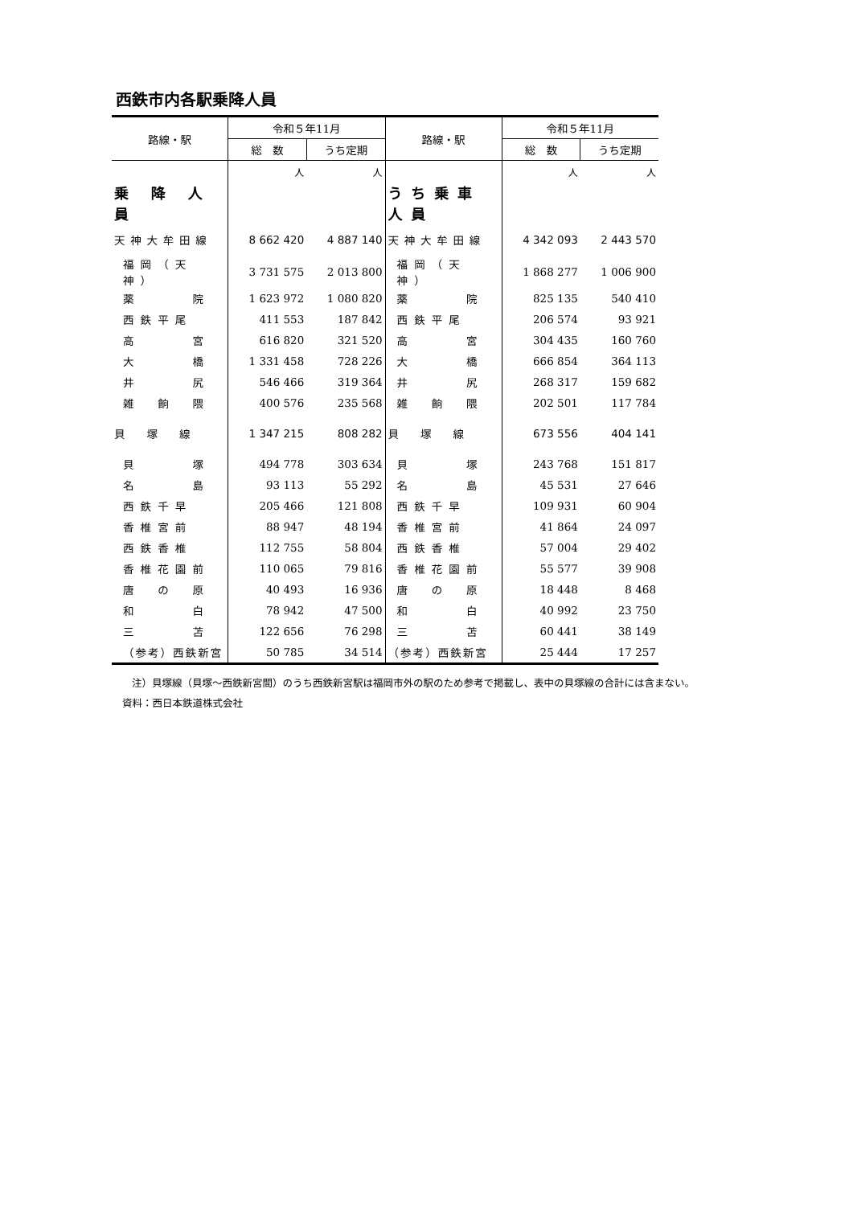西鉄市内各駅乗降人員
| 路線・駅 | 令和５年11月 | | 路線・駅 | 令和５年11月 | |
| --- | --- | --- | --- | --- | --- |
| | 総 数 | うち定期 | | 総 数 | うち定期 |
| | 人 | 人 | | 人 | 人 |
| 乗 降 人 員 | | | うち乗車人員 | | |
| 天神大牟田線 | 8 662 420 | 4 887 140 | 天神大牟田線 | 4 342 093 | 2 443 570 |
| 福岡（天神） | 3 731 575 | 2 013 800 | 福岡（天神） | 1 868 277 | 1 006 900 |
| 薬 院 | 1 623 972 | 1 080 820 | 薬 院 | 825 135 | 540 410 |
| 西鉄平尾 | 411 553 | 187 842 | 西鉄平尾 | 206 574 | 93 921 |
| 高 宮 | 616 820 | 321 520 | 高 宮 | 304 435 | 160 760 |
| 大 橋 | 1 331 458 | 728 226 | 大 橋 | 666 854 | 364 113 |
| 井 尻 | 546 466 | 319 364 | 井 尻 | 268 317 | 159 682 |
| 雑 餉 隈 | 400 576 | 235 568 | 雑 餉 隈 | 202 501 | 117 784 |
| 貝 塚 線 | 1 347 215 | 808 282 | 貝 塚 線 | 673 556 | 404 141 |
| 貝 塚 | 494 778 | 303 634 | 貝 塚 | 243 768 | 151 817 |
| 名 島 | 93 113 | 55 292 | 名 島 | 45 531 | 27 646 |
| 西鉄千早 | 205 466 | 121 808 | 西鉄千早 | 109 931 | 60 904 |
| 香椎宮前 | 88 947 | 48 194 | 香椎宮前 | 41 864 | 24 097 |
| 西鉄香椎 | 112 755 | 58 804 | 西鉄香椎 | 57 004 | 29 402 |
| 香椎花園前 | 110 065 | 79 816 | 香椎花園前 | 55 577 | 39 908 |
| 唐 の 原 | 40 493 | 16 936 | 唐 の 原 | 18 448 | 8 468 |
| 和 白 | 78 942 | 47 500 | 和 白 | 40 992 | 23 750 |
| 三 苫 | 122 656 | 76 298 | 三 苫 | 60 441 | 38 149 |
| （参考）西鉄新宮 | 50 785 | 34 514 | （参考）西鉄新宮 | 25 444 | 17 257 |
注）貝塚線（貝塚～西鉄新宮間）のうち西鉄新宮駅は福岡市外の駅のため参考で掲載し、表中の貝塚線の合計には含まない。
資料：西日本鉄道株式会社